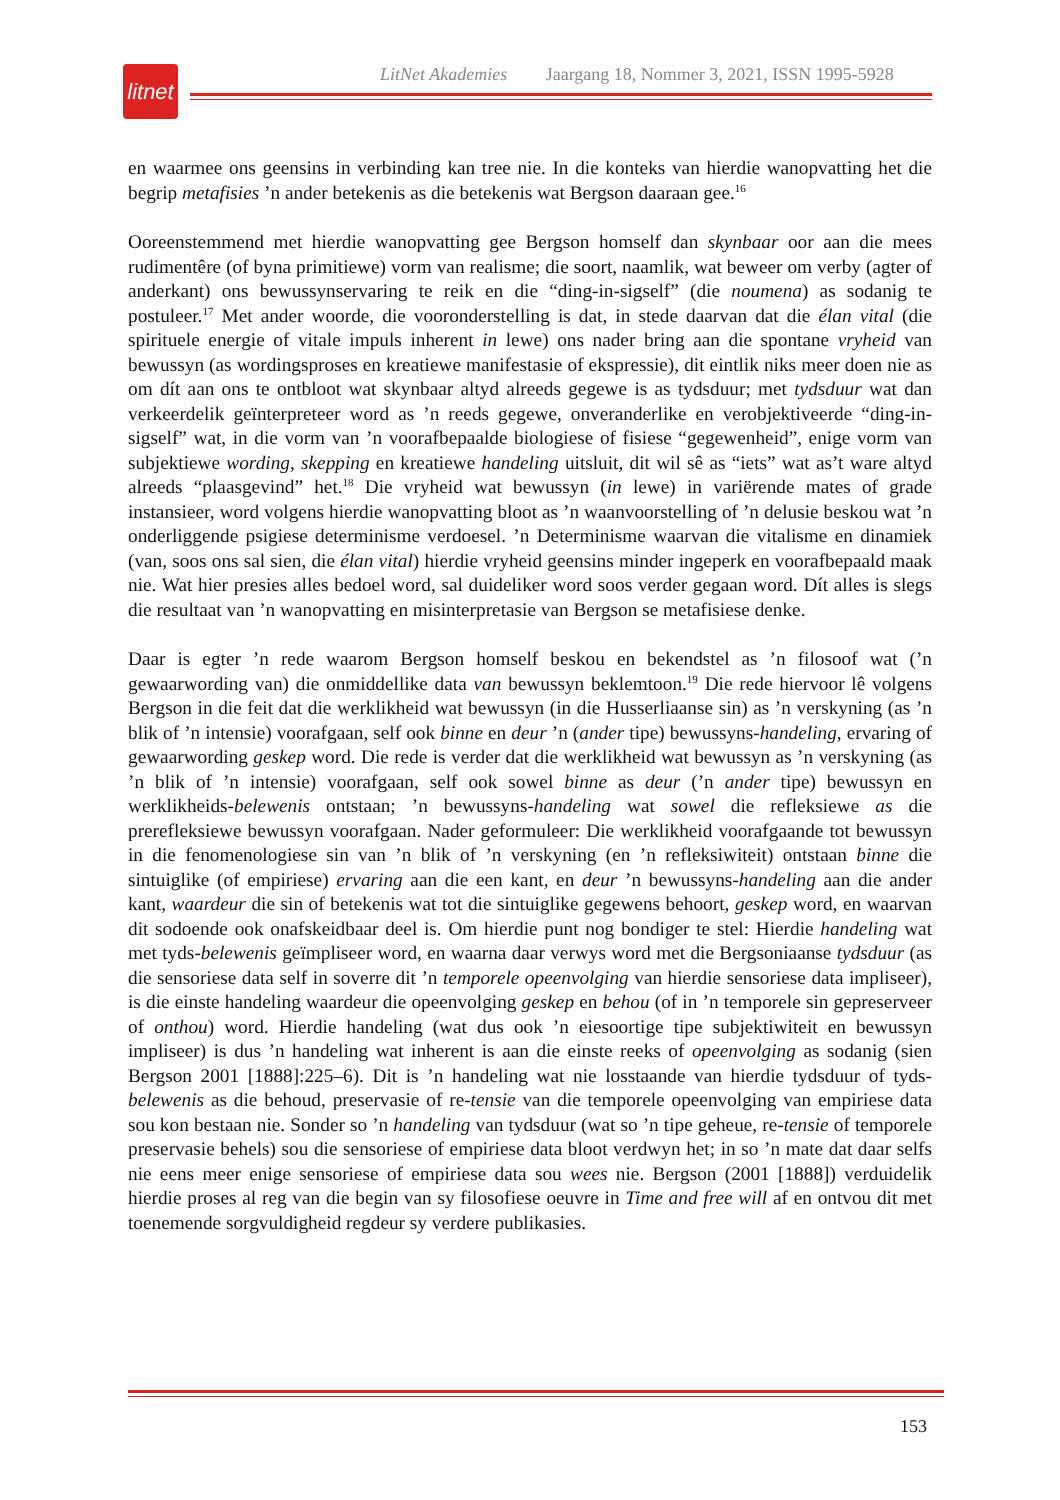litnet
LitNet Akademies Jaargang 18, Nommer 3, 2021, ISSN 1995-5928
en waarmee ons geensins in verbinding kan tree nie. In die konteks van hierdie wanopvatting het die begrip metafisies ’n ander betekenis as die betekenis wat Bergson daaraan gee.<sup>16</sup>
Ooreenstemmend met hierdie wanopvatting gee Bergson homself dan skynbaar oor aan die mees rudimentêre (of byna primitiewe) vorm van realisme; die soort, naamlik, wat beweer om verby (agter of anderkant) ons bewussynservaring te reik en die “ding-in-sigself” (die noumena) as sodanig te postuleer.<sup>17</sup> Met ander woorde, die vooronderstelling is dat, in stede daarvan dat die élan vital (die spirituele energie of vitale impuls inherent in lewe) ons nader bring aan die spontane vryheid van bewussyn (as wordingsproses en kreatiewe manifestasie of ekspressie), dit eintlik niks meer doen nie as om dít aan ons te ontbloot wat skynbaar altyd alreeds gegewe is as tydsduur; met tydsduur wat dan verkeerdelik geïnterpreteer word as ’n reeds gegewe, onveranderlike en verobjektiveerde “ding-in-sigself” wat, in die vorm van ’n voorafbepaalde biologiese of fisiese “gegewenheid”, enige vorm van subjektiewe wording, skepping en kreatiewe handeling uitsluit, dit wil sê as “iets” wat as’t ware altyd alreeds “plaasgevind” het.<sup>18</sup> Die vryheid wat bewussyn (in lewe) in variërende mates of grade instansieer, word volgens hierdie wanopvatting bloot as ’n waanvoorstelling of ’n delusie beskou wat ’n onderliggende psigiese determinisme verdoesel. ’n Determinisme waarvan die vitalisme en dinamiek (van, soos ons sal sien, die élan vital) hierdie vryheid geensins minder ingeperk en voorafbepaald maak nie. Wat hier presies alles bedoel word, sal duideliker word soos verder gegaan word. Dít alles is slegs die resultaat van ’n wanopvatting en misinterpretasie van Bergson se metafisiese denke.
Daar is egter ’n rede waarom Bergson homself beskou en bekendstel as ’n filosoof wat (’n gewaarwording van) die onmiddellike data van bewussyn beklemtoon.<sup>19</sup> Die rede hiervoor lê volgens Bergson in die feit dat die werklikheid wat bewussyn (in die Husserliaanse sin) as ’n verskyning (as ’n blik of ’n intensie) voorafgaan, self ook binne en deur ’n (ander tipe) bewussyns-handeling, ervaring of gewaarwording geskep word. Die rede is verder dat die werklikheid wat bewussyn as ’n verskyning (as ’n blik of ’n intensie) voorafgaan, self ook sowel binne as deur (’n ander tipe) bewussyn en werklikheids-belewenis ontstaan; ’n bewussyns-handeling wat sowel die refleksiewe as die prerefleksiewe bewussyn voorafgaan. Nader geformuleer: Die werklikheid voorafgaande tot bewussyn in die fenomenologiese sin van ’n blik of ’n verskyning (en ’n refleksiwiteit) ontstaan binne die sintuiglike (of empiriese) ervaring aan die een kant, en deur ’n bewussyns-handeling aan die ander kant, waardeur die sin of betekenis wat tot die sintuiglike gegewens behoort, geskep word, en waarvan dit sodoende ook onafskeidbaar deel is. Om hierdie punt nog bondiger te stel: Hierdie handeling wat met tyds-belewenis geïmpliseer word, en waarna daar verwys word met die Bergsoniaanse tydsduur (as die sensoriese data self in soverre dit ’n temporele opeenvolging van hierdie sensoriese data impliseer), is die einste handeling waardeur die opeenvolging geskep en behou (of in ’n temporele sin gepreserveer of onthou) word. Hierdie handeling (wat dus ook ’n eiesoortige tipe subjektiwiteit en bewussyn impliseer) is dus ’n handeling wat inherent is aan die einste reeks of opeenvolging as sodanig (sien Bergson 2001 [1888]:225–6). Dit is ’n handeling wat nie losstaande van hierdie tydsduur of tyds-belewenis as die behoud, preservasie of re-tensie van die temporele opeenvolging van empiriese data sou kon bestaan nie. Sonder so ’n handeling van tydsduur (wat so ’n tipe geheue, re-tensie of temporele preservasie behels) sou die sensoriese of empiriese data bloot verdwyn het; in so ’n mate dat daar selfs nie eens meer enige sensoriese of empiriese data sou wees nie. Bergson (2001 [1888]) verduidelik hierdie proses al reg van die begin van sy filosofiese oeuvre in Time and free will af en ontvou dit met toenemende sorgvuldigheid regdeur sy verdere publikasies.
153